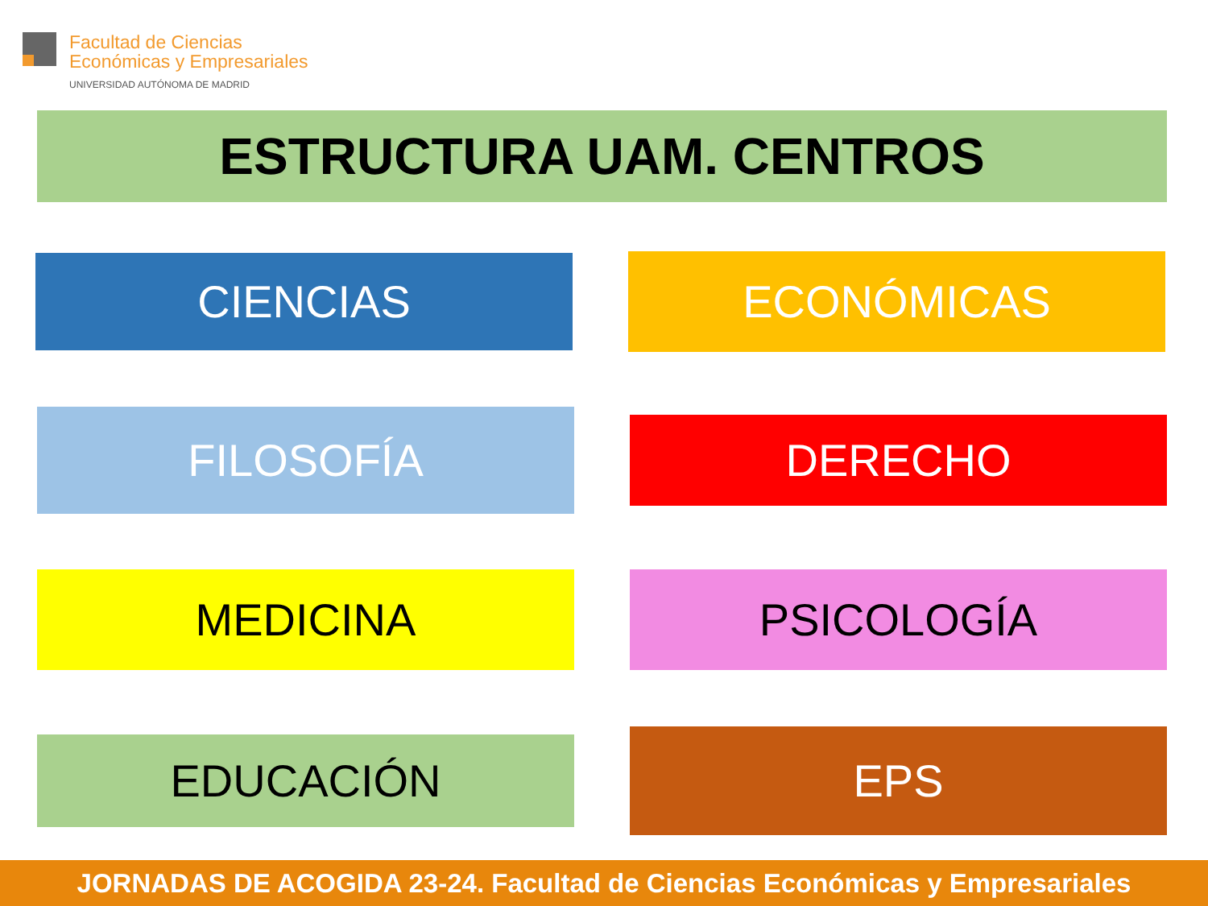Facultad de Ciencias
Económicas y Empresariales
UNIVERSIDAD AUTÓNOMA DE MADRID
ESTRUCTURA UAM. CENTROS
CIENCIAS ECONÓMICAS
FILOSOFÍA DERECHO
MEDICINA PSICOLOGÍA
EDUCACIÓN EPS
JORNADAS DE ACOGIDA 23-24. Facultad de Ciencias Económicas y Empresariales